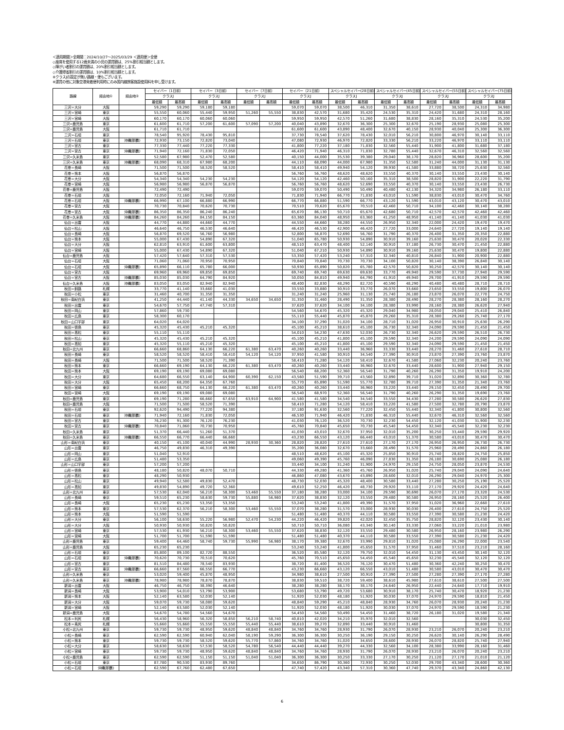＜適用期間＞全期間：2024/10/27〜2025/03/29 ＜適用便＞全便
◇座席を使用する12歳未満の小児の運賃額は、25%割引相当額とします。
◇障がい者割引の運賃額は、20%割引相当額とします。
◇介護帰省割引の運賃額は、10%割引相当額とします。
※クラスJの設定が無い路線・便もございます。
※運賃の他に対象空港発着便利用時にのみ国内線旅客施設使用料を申し受けます。
| 路線 | 経由地① | 経由地② | セイバー（1日前） | | セイバー（3日前） | | セイバー（7日前） | | セイバー（21日前） | | スペシャルセイバー(28日前) | | スペシャルセイバー(45日前) | | スペシャルセイバー(55日前) | | スペシャルセイバー(75日前) | |
| --- | --- | --- | --- | --- | --- | --- | --- | --- | --- | --- | --- | --- | --- | --- | --- | --- | --- | --- |
| | | | クラスJ | | クラスJ | | クラスJ | | クラスJ | | クラスJ | | クラスJ | | クラスJ | | クラスJ | |
| | | | 最低額 | 最高額 | 最低額 | 最高額 | 最低額 | 最高額 | 最低額 | 最高額 | 最低額 | 最高額 | 最低額 | 最高額 | 最低額 | 最高額 | 最低額 | 最高額 |
| 三沢=大分 | 大阪 | | 59,290 | 59,290 | 59,180 | 59,180 | | | 59,070 | 59,070 | 38,500 | 46,310 | 31,350 | 38,610 | 27,720 | 38,500 | 24,310 | 34,980 |
| 三沢=宮崎 | 東京 | | 55,550 | 60,060 | 55,440 | 59,950 | 51,260 | 55,550 | 38,830 | 42,570 | 31,680 | 35,420 | 24,530 | 35,310 | 24,420 | 31,680 | 24,310 | 28,160 |
| 三沢=宮崎 | 大阪 | | 60,170 | 60,170 | 60,060 | 60,060 | | | 59,950 | 59,950 | 42,570 | 51,260 | 31,680 | 38,830 | 28,160 | 35,310 | 24,530 | 35,200 |
| 三沢=鹿児島 | 東京 | | 61,600 | 61,710 | 57,200 | 61,600 | 57,090 | 57,200 | 40,040 | 43,890 | 32,670 | 36,300 | 25,300 | 32,670 | 25,190 | 28,930 | 25,080 | 25,300 |
| 三沢=鹿児島 | 大阪 | | 61,710 | 61,710 | | | | | 61,600 | 61,600 | 43,890 | 48,400 | 32,670 | 40,150 | 28,930 | 40,040 | 25,300 | 36,300 |
| 三沢=石垣 | 東京 | | 78,540 | 95,920 | 78,430 | 95,810 | | | 37,730 | 78,540 | 37,620 | 78,430 | 32,010 | 56,210 | 30,800 | 46,970 | 30,140 | 33,110 |
| 三沢=石垣 | 東京 | 沖縄(那覇) | 72,930 | 73,150 | 72,820 | 73,040 | | | 47,080 | 72,930 | 46,970 | 72,820 | 33,330 | 56,210 | 33,220 | 46,970 | 33,110 | 33,110 |
| 三沢=宮古 | 東京 | | 77,330 | 77,440 | 77,220 | 77,330 | | | 41,800 | 77,220 | 37,180 | 71,830 | 32,560 | 55,440 | 31,900 | 41,800 | 31,680 | 37,180 |
| 三沢=宮古 | 東京 | 沖縄(那覇) | 71,940 | 72,160 | 71,830 | 72,050 | | | 46,420 | 71,940 | 46,310 | 71,830 | 32,780 | 55,440 | 32,670 | 46,310 | 32,560 | 32,560 |
| 三沢=久米島 | 東京 | | 52,580 | 67,980 | 52,470 | 52,580 | | | 40,150 | 44,000 | 35,530 | 39,380 | 29,040 | 38,170 | 28,820 | 36,960 | 28,600 | 35,200 |
| 三沢=久米島 | 東京 | 沖縄(那覇) | 68,090 | 68,310 | 67,980 | 68,200 | | | 44,110 | 68,090 | 44,000 | 67,980 | 31,350 | 52,580 | 31,240 | 44,000 | 31,130 | 31,130 |
| 花巻=長崎 | 大阪 | | 71,500 | 71,500 | 58,520 | 58,520 | | | 58,410 | 58,410 | 49,940 | 54,120 | 39,930 | 41,580 | 33,880 | 38,720 | 25,630 | 32,560 |
| 花巻=熊本 | 大阪 | | 56,870 | 56,870 | | | | | 56,760 | 56,760 | 48,620 | 48,620 | 33,550 | 40,370 | 30,140 | 33,550 | 23,430 | 30,140 |
| 花巻=大分 | 大阪 | | 54,340 | 54,340 | 54,230 | 54,230 | | | 54,120 | 54,120 | 42,460 | 50,160 | 35,310 | 38,500 | 28,820 | 31,900 | 22,220 | 31,790 |
| 花巻=宮崎 | 大阪 | | 56,980 | 56,980 | 56,870 | 56,870 | | | 56,760 | 56,760 | 48,620 | 52,690 | 33,550 | 40,370 | 30,140 | 33,550 | 23,430 | 26,730 |
| 花巻=鹿児島 | 大阪 | | 72,490 | 72,490 | | | | | 59,070 | 59,070 | 50,490 | 50,490 | 40,480 | 42,130 | 34,320 | 34,980 | 26,180 | 33,110 |
| 花巻=石垣 | 大阪 | | 72,050 | 72,160 | 71,940 | 72,050 | | | 71,830 | 71,940 | 66,770 | 71,830 | 43,010 | 51,590 | 38,830 | 43,010 | 30,470 | 34,760 |
| 花巻=石垣 | 大阪 | 沖縄(那覇) | 66,990 | 67,100 | 66,880 | 66,990 | | | 66,770 | 66,880 | 51,590 | 66,770 | 43,120 | 51,590 | 43,010 | 43,120 | 30,470 | 43,010 |
| 花巻=宮古 | 大阪 | | 70,730 | 70,840 | 70,620 | 70,730 | | | 70,510 | 70,620 | 65,670 | 70,510 | 42,460 | 50,710 | 34,100 | 42,460 | 30,140 | 38,280 |
| 花巻=宮古 | 大阪 | 沖縄(那覇) | 86,350 | 86,350 | 86,240 | 86,240 | | | 65,670 | 86,130 | 50,710 | 65,670 | 42,680 | 50,710 | 42,570 | 42,570 | 42,460 | 42,460 |
| 花巻=久米島 | 大阪 | 沖縄(那覇) | 84,260 | 84,260 | 84,150 | 84,150 | | | 63,360 | 84,040 | 48,950 | 63,360 | 41,250 | 48,950 | 41,140 | 41,140 | 41,030 | 41,030 |
| 仙台=出雲 | 大阪 | | 44,770 | 44,880 | 44,660 | 44,770 | | | 44,550 | 44,660 | 38,280 | 44,550 | 26,950 | 32,340 | 22,000 | 24,420 | 19,470 | 19,470 |
| 仙台=松山 | 大阪 | | 46,640 | 46,750 | 46,530 | 46,640 | | | 46,420 | 46,530 | 42,900 | 46,420 | 27,720 | 33,000 | 24,640 | 27,720 | 19,140 | 19,140 |
| 仙台=長崎 | 大阪 | | 56,870 | 69,520 | 56,760 | 56,980 | | | 52,800 | 56,870 | 52,690 | 56,760 | 31,790 | 40,370 | 26,400 | 31,350 | 20,350 | 22,880 |
| 仙台=熊本 | 大阪 | | 55,000 | 67,430 | 54,890 | 67,320 | | | 51,040 | 65,780 | 50,930 | 54,890 | 30,910 | 39,160 | 25,630 | 30,470 | 20,020 | 22,330 |
| 仙台=大分 | 大阪 | | 62,810 | 63,910 | 61,600 | 63,800 | | | 48,510 | 63,470 | 48,400 | 52,140 | 30,910 | 37,180 | 26,730 | 30,470 | 21,450 | 22,880 |
| 仙台=宮崎 | 大阪 | | 55,000 | 67,430 | 54,890 | 67,320 | | | 51,040 | 67,210 | 50,930 | 54,890 | 30,910 | 39,160 | 25,630 | 30,470 | 19,800 | 22,880 |
| 仙台=鹿児島 | 大阪 | | 57,420 | 57,640 | 57,310 | 57,530 | | | 53,350 | 57,420 | 53,240 | 57,310 | 32,340 | 40,810 | 26,840 | 31,900 | 20,900 | 22,880 |
| 仙台=石垣 | 大阪 | | 71,060 | 71,060 | 70,950 | 70,950 | | | 70,840 | 70,840 | 70,730 | 70,730 | 34,100 | 50,820 | 30,140 | 38,390 | 26,840 | 30,140 |
| 仙台=石垣 | 大阪 | 沖縄(那覇) | 65,890 | 66,110 | 65,780 | 66,000 | | | 50,930 | 65,890 | 50,820 | 65,780 | 42,570 | 50,820 | 30,250 | 42,570 | 30,140 | 30,140 |
| 仙台=宮古 | 大阪 | | 69,960 | 69,960 | 69,850 | 69,850 | | | 69,740 | 69,740 | 69,630 | 69,630 | 33,770 | 49,940 | 29,590 | 37,730 | 27,940 | 29,590 |
| 仙台=宮古 | 大阪 | 沖縄(那覇) | 85,030 | 85,030 | 64,790 | 84,920 | | | 50,050 | 84,810 | 49,940 | 64,790 | 41,910 | 49,940 | 29,700 | 41,910 | 29,590 | 29,590 |
| 仙台=久米島 | 大阪 | 沖縄(那覇) | 83,050 | 83,050 | 82,940 | 82,940 | | | 48,400 | 82,830 | 48,290 | 82,720 | 40,590 | 48,290 | 40,480 | 40,480 | 28,710 | 28,710 |
| 秋田=釧路 | 札幌 | | 33,770 | 41,140 | 33,660 | 41,030 | | | 33,550 | 33,880 | 30,910 | 33,770 | 26,070 | 33,660 | 23,650 | 33,550 | 19,800 | 26,070 |
| 秋田=小松 | 東京 | | 31,460 | 40,700 | 31,350 | 31,350 | | | 31,240 | 31,240 | 25,960 | 31,130 | 25,740 | 26,180 | 23,870 | 26,070 | 22,770 | 24,750 |
| 秋田=南紀白浜 | 東京 | | 41,250 | 44,440 | 41,140 | 44,330 | 34,650 | 34,650 | 31,350 | 31,460 | 28,490 | 31,350 | 28,380 | 28,490 | 28,270 | 28,380 | 28,160 | 28,270 |
| 秋田=出雲 | 東京 | | 54,670 | 57,750 | 47,740 | 57,310 | | | 37,620 | 37,620 | 34,100 | 34,100 | 28,380 | 33,990 | 28,160 | 28,380 | 26,620 | 27,940 |
| 秋田=岡山 | 東京 | | 57,860 | 59,730 | | | | | 54,560 | 54,670 | 45,320 | 45,320 | 29,040 | 34,980 | 28,050 | 29,040 | 25,410 | 26,840 |
| 秋田=広島 | 東京 | | 58,300 | 60,170 | | | | | 55,110 | 55,440 | 45,870 | 45,870 | 29,260 | 35,310 | 28,380 | 29,260 | 25,740 | 27,170 |
| 秋田=山口宇部 | 東京 | | 64,020 | 64,020 | | | | | 34,100 | 37,290 | 31,020 | 34,100 | 28,710 | 31,020 | 26,950 | 30,910 | 25,630 | 26,290 |
| 秋田=徳島 | 東京 | | 45,320 | 45,430 | 45,210 | 45,320 | | | 45,100 | 45,210 | 38,610 | 45,100 | 26,730 | 32,340 | 24,090 | 29,590 | 21,450 | 21,450 |
| 秋田=高松 | 東京 | | 55,110 | 55,110 | | | | | 54,010 | 54,230 | 47,630 | 52,030 | 26,730 | 32,340 | 26,620 | 29,590 | 26,510 | 26,730 |
| 秋田=松山 | 東京 | | 45,320 | 45,430 | 45,210 | 45,320 | | | 45,100 | 45,210 | 41,800 | 45,100 | 29,590 | 32,340 | 24,200 | 29,590 | 24,090 | 24,090 |
| 秋田=高知 | 東京 | | 45,320 | 55,110 | 45,210 | 45,320 | | | 45,100 | 45,210 | 41,800 | 45,100 | 29,590 | 32,340 | 24,090 | 29,590 | 21,450 | 21,450 |
| 秋田=北九州 | 東京 | | 66,660 | 68,860 | 64,130 | 66,220 | 61,380 | 63,470 | 40,260 | 40,260 | 33,440 | 36,960 | 33,330 | 33,440 | 28,270 | 31,460 | 27,610 | 28,710 |
| 秋田=長崎 | 東京 | | 58,520 | 58,520 | 58,410 | 58,410 | 54,120 | 54,120 | 37,950 | 41,580 | 30,910 | 34,540 | 27,390 | 30,910 | 23,870 | 27,390 | 23,760 | 23,870 |
| 秋田=長崎 | 大阪 | | 71,500 | 71,500 | 58,520 | 71,390 | | | 58,410 | 71,280 | 54,120 | 58,410 | 32,670 | 41,580 | 27,060 | 32,230 | 20,240 | 23,760 |
| 秋田=熊本 | 東京 | | 66,660 | 69,190 | 64,130 | 66,220 | 61,380 | 63,470 | 40,260 | 40,260 | 33,440 | 36,960 | 32,670 | 33,440 | 28,600 | 31,900 | 27,940 | 29,150 |
| 秋田=熊本 | 大阪 | | 69,190 | 69,190 | 69,080 | 69,080 | | | 56,540 | 68,200 | 52,360 | 56,540 | 31,790 | 40,260 | 26,290 | 31,350 | 19,910 | 24,200 |
| 秋田=大分 | 東京 | | 64,680 | 66,550 | 63,140 | 64,900 | 60,390 | 62,150 | 43,560 | 51,590 | 39,710 | 43,560 | 32,890 | 39,710 | 31,020 | 32,890 | 30,360 | 32,780 |
| 秋田=大分 | 大阪 | | 65,450 | 68,200 | 64,350 | 67,760 | | | 55,770 | 65,890 | 51,590 | 55,770 | 32,780 | 39,710 | 27,390 | 31,350 | 21,340 | 23,760 |
| 秋田=宮崎 | 東京 | | 66,660 | 68,750 | 64,130 | 66,220 | 61,380 | 63,470 | 40,260 | 40,260 | 33,440 | 36,960 | 33,220 | 33,440 | 29,150 | 32,450 | 28,490 | 29,700 |
| 秋田=宮崎 | 大阪 | | 69,190 | 69,190 | 69,080 | 69,080 | | | 56,540 | 68,970 | 52,360 | 56,540 | 31,790 | 40,260 | 26,290 | 31,350 | 19,690 | 23,760 |
| 秋田=鹿児島 | 東京 | | 69,190 | 71,280 | 66,660 | 67,650 | 63,910 | 64,900 | 41,580 | 41,580 | 34,540 | 34,540 | 33,550 | 34,430 | 27,280 | 30,580 | 26,620 | 27,830 |
| 秋田=鹿児島 | 大阪 | | 71,500 | 71,500 | 58,520 | 71,390 | | | 58,410 | 71,280 | 54,120 | 58,410 | 33,220 | 41,580 | 27,500 | 32,780 | 20,790 | 23,870 |
| 秋田=石垣 | 東京 | | 92,620 | 94,490 | 77,220 | 94,380 | | | 37,180 | 91,630 | 32,560 | 77,220 | 32,450 | 55,440 | 32,340 | 41,800 | 30,800 | 32,560 |
| 秋田=石垣 | 東京 | 沖縄(那覇) | 71,940 | 72,160 | 71,830 | 72,050 | | | 46,530 | 71,940 | 46,420 | 71,830 | 46,310 | 55,440 | 32,670 | 46,310 | 32,560 | 32,560 |
| 秋田=宮古 | 東京 | | 76,230 | 91,300 | 76,120 | 76,230 | | | 41,030 | 76,120 | 36,520 | 70,730 | 32,230 | 54,450 | 32,120 | 41,030 | 31,900 | 32,230 |
| 秋田=宮古 | 東京 | 沖縄(那覇) | 70,840 | 71,060 | 70,730 | 70,950 | | | 45,760 | 70,840 | 45,650 | 70,730 | 45,540 | 54,450 | 32,340 | 45,540 | 32,230 | 32,230 |
| 秋田=久米島 | 東京 | | 51,370 | 66,440 | 51,260 | 51,370 | | | 41,030 | 43,010 | 32,670 | 37,950 | 32,010 | 35,200 | 30,250 | 33,440 | 29,590 | 29,920 |
| 秋田=久米島 | 東京 | 沖縄(那覇) | 66,550 | 66,770 | 66,440 | 66,660 | | | 43,230 | 66,550 | 43,120 | 66,440 | 43,010 | 51,370 | 30,580 | 43,010 | 30,470 | 30,470 |
| 山形=南紀白浜 | 東京 | | 40,150 | 45,100 | 40,040 | 44,990 | 28,930 | 30,360 | 28,820 | 28,820 | 27,610 | 27,610 | 27,170 | 27,170 | 26,950 | 26,950 | 26,730 | 26,730 |
| 山形=出雲 | 東京 | | 46,750 | 49,830 | 46,310 | 49,390 | | | 35,200 | 36,080 | 32,670 | 33,660 | 28,490 | 31,570 | 25,960 | 28,490 | 24,860 | 26,180 |
| 山形=岡山 | 東京 | | 51,040 | 52,910 | | | | | 48,510 | 48,620 | 45,100 | 45,320 | 25,850 | 30,910 | 25,740 | 28,820 | 24,750 | 25,850 |
| 山形=広島 | 東京 | | 51,480 | 53,350 | | | | | 49,060 | 49,390 | 45,760 | 46,090 | 27,830 | 31,350 | 26,180 | 30,690 | 25,080 | 26,180 |
| 山形=山口宇部 | 東京 | | 57,200 | 57,200 | | | | | 33,440 | 34,100 | 31,240 | 31,900 | 24,970 | 29,150 | 24,750 | 28,050 | 23,870 | 24,530 |
| 山形=徳島 | 東京 | | 48,180 | 50,820 | 48,070 | 50,710 | | | 44,330 | 49,280 | 41,360 | 45,760 | 26,950 | 31,020 | 25,740 | 29,040 | 24,090 | 24,640 |
| 山形=高松 | 東京 | | 48,290 | 50,930 | | | | | 46,860 | 47,080 | 43,670 | 43,890 | 28,600 | 32,010 | 26,290 | 29,040 | 24,970 | 25,300 |
| 山形=松山 | 東京 | | 49,940 | 52,580 | 49,830 | 52,470 | | | 48,730 | 52,030 | 45,320 | 48,400 | 30,580 | 33,440 | 27,280 | 30,250 | 25,190 | 25,520 |
| 山形=高知 | 東京 | | 49,830 | 54,890 | 49,720 | 52,360 | | | 49,610 | 52,250 | 46,420 | 48,730 | 29,920 | 33,110 | 27,170 | 29,920 | 24,420 | 24,640 |
| 山形=北九州 | 東京 | | 57,530 | 62,040 | 56,210 | 58,300 | 53,460 | 55,550 | 37,180 | 38,280 | 33,000 | 34,100 | 29,590 | 30,690 | 26,070 | 27,170 | 23,320 | 24,530 |
| 山形=長崎 | 東京 | | 59,510 | 65,230 | 58,630 | 59,730 | 55,880 | 56,980 | 37,620 | 38,830 | 32,120 | 33,550 | 29,480 | 30,580 | 26,950 | 28,160 | 25,520 | 26,400 |
| 山形=長崎 | 大阪 | | 65,230 | 65,230 | 53,350 | 53,350 | | | 53,240 | 53,240 | 41,800 | 49,390 | 31,570 | 37,950 | 31,020 | 36,960 | 22,660 | 27,610 |
| 山形=熊本 | 東京 | | 57,530 | 62,370 | 56,210 | 58,300 | 53,460 | 55,550 | 37,070 | 38,280 | 31,570 | 33,000 | 28,930 | 30,030 | 26,400 | 27,610 | 24,750 | 25,520 |
| 山形=熊本 | 大阪 | | 51,590 | 51,590 | | | | | 51,480 | 51,480 | 40,370 | 44,110 | 30,580 | 33,550 | 27,390 | 30,580 | 21,230 | 24,420 |
| 山形=大分 | 東京 | | 56,100 | 58,630 | 55,220 | 56,980 | 52,470 | 54,230 | 44,220 | 46,420 | 39,820 | 42,020 | 32,450 | 35,750 | 28,820 | 32,120 | 23,430 | 30,140 |
| 山形=大分 | 大阪 | | 50,930 | 50,930 | 50,820 | 50,820 | | | 50,710 | 50,710 | 36,080 | 43,340 | 30,140 | 33,330 | 27,060 | 33,220 | 21,010 | 23,980 |
| 山形=宮崎 | 東京 | | 57,530 | 61,930 | 56,210 | 58,300 | 53,460 | 55,550 | 37,620 | 38,830 | 32,120 | 33,550 | 29,480 | 30,580 | 26,950 | 28,160 | 23,980 | 26,290 |
| 山形=宮崎 | 大阪 | | 51,700 | 51,700 | 51,590 | 51,590 | | | 51,480 | 51,480 | 40,370 | 44,110 | 30,580 | 33,550 | 27,390 | 30,580 | 21,230 | 24,420 |
| 山形=鹿児島 | 東京 | | 59,400 | 64,460 | 58,740 | 59,730 | 55,990 | 56,980 | 38,170 | 39,380 | 32,670 | 33,990 | 29,810 | 31,020 | 25,080 | 26,290 | 22,000 | 23,540 |
| 山形=鹿児島 | 大阪 | | 65,230 | 65,230 | | | | | 53,240 | 53,240 | 41,800 | 45,650 | 31,570 | 37,950 | 31,460 | 37,510 | 23,210 | 28,160 |
| 山形=石垣 | 東京 | | 85,800 | 89,100 | 82,720 | 88,550 | | | 36,520 | 85,580 | 32,120 | 79,750 | 32,010 | 54,450 | 31,130 | 43,450 | 30,140 | 32,120 |
| 山形=石垣 | 東京 | 沖縄(那覇) | 70,620 | 70,730 | 70,510 | 70,620 | | | 45,760 | 70,510 | 45,650 | 54,450 | 45,540 | 45,650 | 32,230 | 45,540 | 32,120 | 32,120 |
| 山形=宮古 | 東京 | | 81,510 | 84,480 | 78,540 | 83,930 | | | 38,720 | 81,400 | 36,520 | 76,120 | 30,470 | 51,480 | 30,360 | 42,240 | 30,250 | 30,470 |
| 山形=宮古 | 東京 | 沖縄(那覇) | 66,660 | 87,560 | 66,550 | 66,770 | | | 43,230 | 66,660 | 43,120 | 66,550 | 43,010 | 51,480 | 30,580 | 43,010 | 30,470 | 30,470 |
| 山形=久米島 | 東京 | | 53,020 | 59,400 | 45,870 | 48,950 | | | 34,980 | 38,610 | 27,500 | 30,910 | 27,390 | 27,500 | 27,280 | 27,390 | 27,170 | 27,280 |
| 山形=久米島 | 東京 | 沖縄(那覇) | 78,980 | 78,980 | 78,870 | 78,870 | | | 38,830 | 59,510 | 38,720 | 59,400 | 38,610 | 45,980 | 27,610 | 38,610 | 27,500 | 27,500 |
| 新潟=出雲 | 大阪 | | 46,750 | 46,750 | 38,390 | 46,640 | | | 38,280 | 38,280 | 38,170 | 38,170 | 24,640 | 26,950 | 22,440 | 24,640 | 17,710 | 19,910 |
| 新潟=長崎 | 大阪 | | 53,900 | 54,010 | 53,790 | 53,900 | | | 53,680 | 53,790 | 49,720 | 53,680 | 30,910 | 38,170 | 25,740 | 30,470 | 18,920 | 21,230 |
| 新潟=熊本 | 大阪 | | 52,140 | 63,580 | 52,030 | 52,140 | | | 51,920 | 52,030 | 48,180 | 51,920 | 30,030 | 37,070 | 24,970 | 29,590 | 18,810 | 21,450 |
| 新潟=大分 | 大阪 | | 59,070 | 59,730 | 58,080 | 59,620 | | | 48,840 | 59,290 | 45,210 | 48,840 | 28,930 | 34,760 | 26,070 | 28,930 | 20,240 | 21,230 |
| 新潟=宮崎 | 大阪 | | 52,140 | 63,580 | 52,030 | 52,140 | | | 51,920 | 52,030 | 48,180 | 51,920 | 30,030 | 37,070 | 24,970 | 29,590 | 18,590 | 21,230 |
| 新潟=鹿児島 | 大阪 | | 54,670 | 54,780 | 54,560 | 54,670 | | | 54,450 | 54,560 | 50,490 | 54,450 | 31,460 | 38,720 | 26,180 | 31,020 | 19,580 | 21,340 |
| 松本=利尻 | 札幌 | | 56,430 | 58,960 | 56,320 | 58,850 | 56,210 | 58,740 | 40,810 | 42,020 | 34,210 | 35,970 | 32,010 | 32,560 | | | 30,030 | 32,450 |
| 松本=奥尻 | 札幌 | | 55,660 | 55,660 | 55,550 | 55,550 | 55,440 | 55,440 | 38,610 | 39,270 | 32,890 | 33,440 | 30,910 | 31,460 | | | 30,800 | 31,350 |
| 小松=北九州 | 東京 | | 59,730 | 59,730 | 48,950 | 59,620 | 48,840 | 48,840 | 34,760 | 34,760 | 28,930 | 31,790 | 26,070 | 28,930 | 23,210 | 26,070 | 20,240 | 23,210 |
| 小松=長崎 | 東京 | | 62,590 | 62,590 | 60,940 | 62,040 | 58,190 | 59,290 | 36,300 | 36,300 | 30,250 | 36,190 | 29,150 | 30,250 | 26,620 | 30,140 | 26,290 | 28,490 |
| 小松=熊本 | 東京 | | 59,730 | 59,730 | 58,520 | 59,620 | 55,770 | 57,860 | 34,760 | 34,760 | 31,020 | 34,650 | 28,600 | 28,930 | 26,070 | 28,820 | 25,740 | 27,940 |
| 小松=大分 | 東京 | | 58,630 | 58,630 | 57,530 | 58,520 | 54,780 | 56,540 | 44,440 | 44,440 | 39,270 | 44,330 | 32,560 | 34,100 | 28,380 | 33,990 | 28,160 | 31,460 |
| 小松=宮崎 | 東京 | | 59,730 | 59,730 | 48,950 | 59,620 | 48,840 | 48,840 | 34,760 | 34,760 | 28,930 | 31,790 | 26,070 | 28,930 | 23,210 | 26,070 | 20,240 | 23,210 |
| 小松=鹿児島 | 東京 | | 62,590 | 62,590 | 51,150 | 51,150 | 51,040 | 51,040 | 36,300 | 36,300 | 30,250 | 33,330 | 27,170 | 30,250 | 21,120 | 27,170 | 21,010 | 21,120 |
| 小松=石垣 | 東京 | | 87,780 | 90,530 | 83,930 | 89,760 | | | 34,650 | 86,790 | 30,360 | 72,930 | 30,250 | 52,030 | 29,700 | 43,340 | 28,600 | 30,360 |
| 小松=石垣 | 沖縄(那覇) | | 62,590 | 67,760 | 62,480 | 67,650 | | | 47,740 | 57,420 | 43,340 | 57,310 | 30,360 | 47,740 | 29,370 | 43,340 | 24,860 | 42,130 |
6